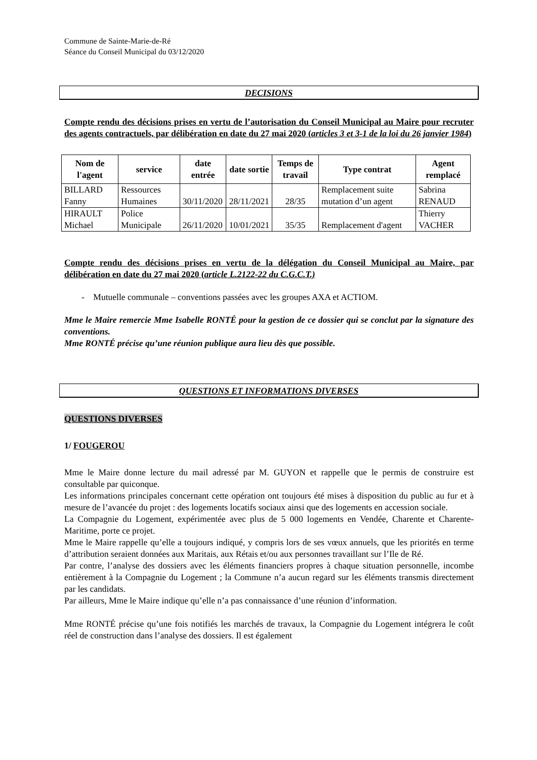Commune de Sainte-Marie-de-Ré
Séance du Conseil Municipal du 03/12/2020
DECISIONS
Compte rendu des décisions prises en vertu de l’autorisation du Conseil Municipal au Maire pour recruter des agents contractuels, par délibération en date du 27 mai 2020 (articles 3 et 3-1 de la loi du 26 janvier 1984)
| Nom de l'agent | service | date entrée | date sortie | Temps de travail | Type contrat | Agent remplacé |
| --- | --- | --- | --- | --- | --- | --- |
| BILLARD Fanny | Ressources Humaines | 30/11/2020 | 28/11/2021 | 28/35 | Remplacement suite mutation d’un agent | Sabrina RENAUD |
| HIRAULT Michael | Police Municipale | 26/11/2020 | 10/01/2021 | 35/35 | Remplacement d'agent | Thierry VACHER |
Compte rendu des décisions prises en vertu de la délégation du Conseil Municipal au Maire, par délibération en date du 27 mai 2020 (article L.2122-22 du C.G.C.T.)
- Mutuelle communale – conventions passées avec les groupes AXA et ACTIOM.
Mme le Maire remercie Mme Isabelle RONTÉ pour la gestion de ce dossier qui se conclut par la signature des conventions.
Mme RONTÉ précise qu’une réunion publique aura lieu dès que possible.
QUESTIONS ET INFORMATIONS DIVERSES
QUESTIONS DIVERSES
1/ FOUGEROU
Mme le Maire donne lecture du mail adressé par M. GUYON et rappelle que le permis de construire est consultable par quiconque.
Les informations principales concernant cette opération ont toujours été mises à disposition du public au fur et à mesure de l’avancée du projet : des logements locatifs sociaux ainsi que des logements en accession sociale.
La Compagnie du Logement, expérimentée avec plus de 5 000 logements en Vendée, Charente et Charente-Maritime, porte ce projet.
Mme le Maire rappelle qu’elle a toujours indiqué, y compris lors de ses vœux annuels, que les priorités en terme d’attribution seraient données aux Maritais, aux Rétais et/ou aux personnes travaillant sur l’Ile de Ré.
Par contre, l’analyse des dossiers avec les éléments financiers propres à chaque situation personnelle, incombe entièrement à la Compagnie du Logement ; la Commune n’a aucun regard sur les éléments transmis directement par les candidats.
Par ailleurs, Mme le Maire indique qu’elle n’a pas connaissance d’une réunion d’information.
Mme RONTÉ précise qu’une fois notifiés les marchés de travaux, la Compagnie du Logement intégrera le coût réel de construction dans l’analyse des dossiers. Il est également